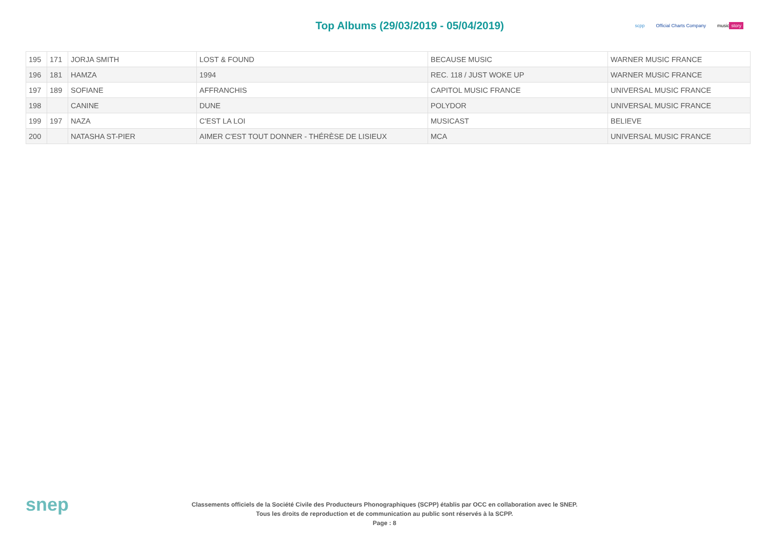Top Albums (29/03/2019 - 05/04/2019)
scpp Official Charts Company music story
| 195 | 171 | JORJA SMITH | LOST & FOUND | BECAUSE MUSIC | WARNER MUSIC FRANCE |
| 196 | 181 | HAMZA | 1994 | REC. 118 / JUST WOKE UP | WARNER MUSIC FRANCE |
| 197 | 189 | SOFIANE | AFFRANCHIS | CAPITOL MUSIC FRANCE | UNIVERSAL MUSIC FRANCE |
| 198 | | CANINE | DUNE | POLYDOR | UNIVERSAL MUSIC FRANCE |
| 199 | 197 | NAZA | C'EST LA LOI | MUSICAST | BELIEVE |
| 200 | | NATASHA ST-PIER | AIMER C'EST TOUT DONNER - THÉRÈSE DE LISIEUX | MCA | UNIVERSAL MUSIC FRANCE |
snep
Classements officiels de la Société Civile des Producteurs Phonographiques (SCPP) établis par OCC en collaboration avec le SNEP.
Tous les droits de reproduction et de communication au public sont réservés à la SCPP.
Page : 8